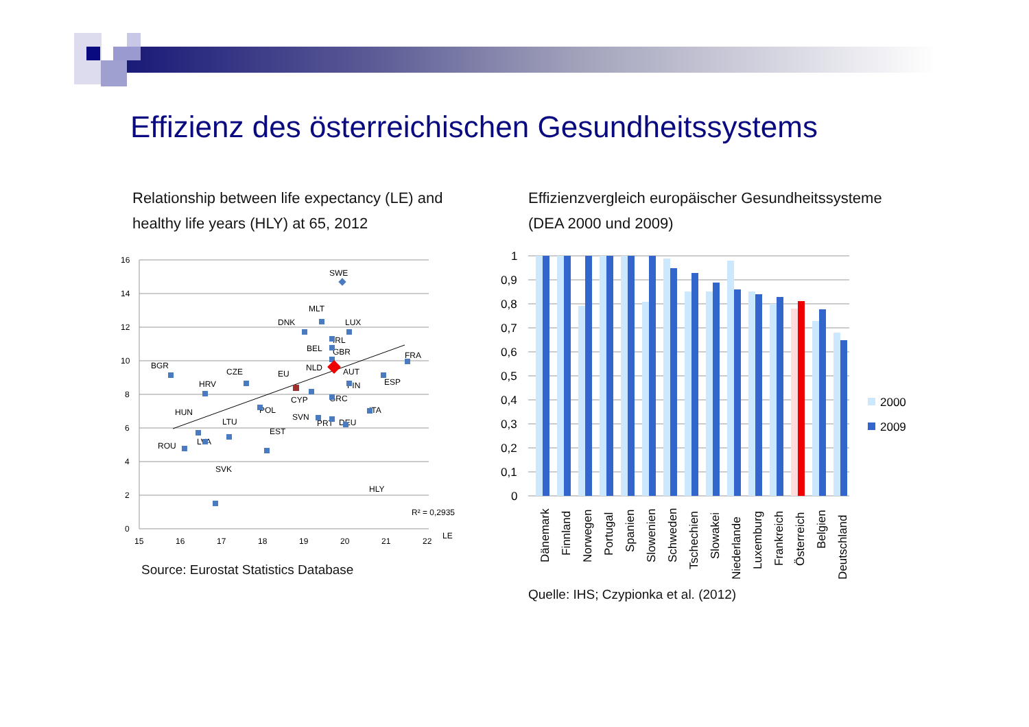Effizienz des österreichischen Gesundheitssystems
Relationship between life expectancy (LE) and
healthy life years (HLY) at 65, 2012
Effizienzvergleich europäischer Gesundheitssysteme
(DEA 2000 und 2009)
16
14
12
10
8
6
4
2
0
15
16
17
18
19
20
21
22
LE
HLY
R² = 0,2935
SWE
MLT
DNK
LUX
IRL
BEL
GBR
FRA
BGR
CZE
EU
NLD
AUT
ESP
FIN
HRV
CYP
GRC
POL
ITA
HUN
SVN
PRT
DEU
LTU
EST
LVA
ROU
SVK
Source: Eurostat Statistics Database
1
0,9
0,8
0,7
0,6
0,5
0,4
0,3
0,2
0,1
0
Dänemark
Finnland
Norwegen
Portugal
Spanien
Slowenien
Schweden
Tschechien
Slowakei
Niederlande
Luxemburg
Frankreich
Österreich
Belgien
Deutschland
2000
2009
Quelle: IHS; Czypionka et al. (2012)